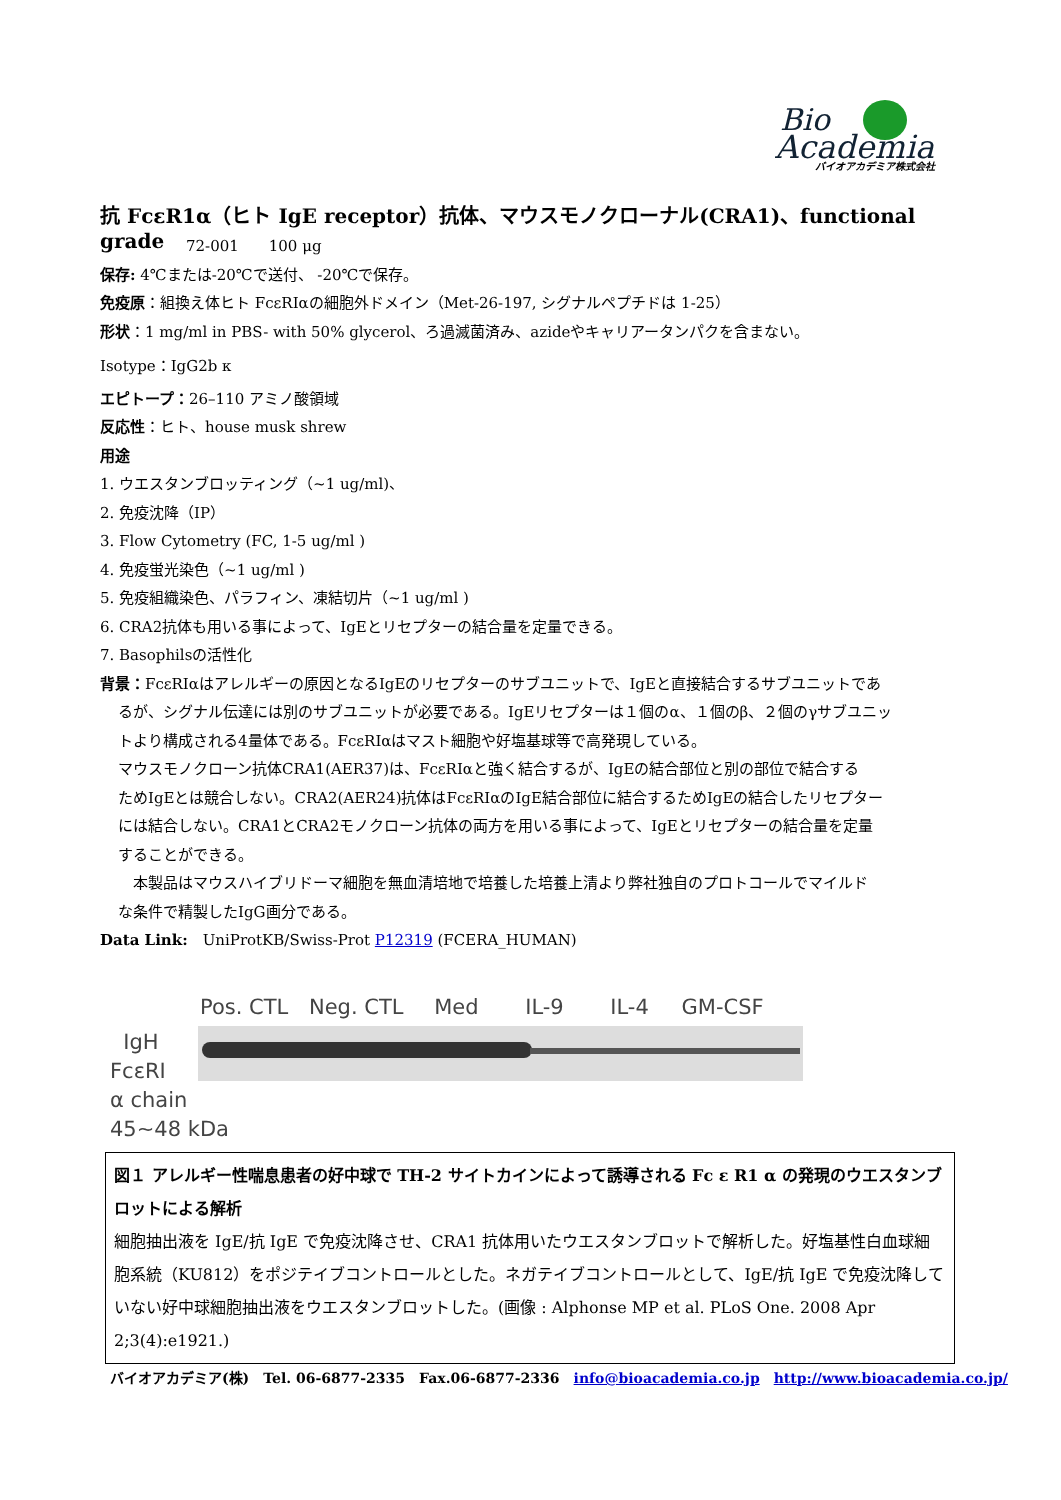Bio
Academia
バイオアカデミア株式会社
抗 FcεR1α（ヒト IgE receptor）抗体、マウスモノクローナル(CRA1)、functional grade
72-001　　100 μg
保存: 4℃または-20℃で送付、 -20℃で保存。
免疫原：組換え体ヒト FcεRIαの細胞外ドメイン（Met-26-197, シグナルペプチドは 1-25）
形状：1 mg/ml in PBS- with 50% glycerol、ろ過滅菌済み、azideやキャリアータンパクを含まない。
Isotype：IgG2b κ
エピトープ：26–110 アミノ酸領域
反応性：ヒト、house musk shrew
用途
1. ウエスタンブロッティング（~1 ug/ml)、
2. 免疫沈降（IP）
3. Flow Cytometry (FC, 1-5 ug/ml )
4. 免疫蛍光染色（~1 ug/ml )
5. 免疫組織染色、パラフィン、凍結切片（~1 ug/ml )
6. CRA2抗体も用いる事によって、IgEとリセプターの結合量を定量できる。
7. Basophilsの活性化
背景：FcεRIαはアレルギーの原因となるIgEのリセプターのサブユニットで、IgEと直接結合するサブユニットであ
るが、シグナル伝達には別のサブユニットが必要である。IgEリセプターは１個のα、１個のβ、２個のγサブユニッ
トより構成される4量体である。FcεRIαはマスト細胞や好塩基球等で高発現している。
マウスモノクローン抗体CRA1(AER37)は、FcεRIαと強く結合するが、IgEの結合部位と別の部位で結合する
ためIgEとは競合しない。CRA2(AER24)抗体はFcεRIαのIgE結合部位に結合するためIgEの結合したリセプター
には結合しない。CRA1とCRA2モノクローン抗体の両方を用いる事によって、IgEとリセプターの結合量を定量
することができる。
　本製品はマウスハイブリドーマ細胞を無血清培地で培養した培養上清より弊社独自のプロトコールでマイルド
な条件で精製したIgG画分である。
Data Link:　UniProtKB/Swiss-Prot P12319 (FCERA_HUMAN)
Pos. CTL Neg. CTL Med IL-9 IL-4 GM-CSF
IgH
FcεRI
α chain
45~48 kDa
図１ アレルギー性喘息患者の好中球で TH-2 サイトカインによって誘導される Fc ε R1 α の発現のウエスタンブロットによる解析
細胞抽出液を IgE/抗 IgE で免疫沈降させ、CRA1 抗体用いたウエスタンブロットで解析した。好塩基性白血球細胞系統（KU812）をポジテイブコントロールとした。ネガテイブコントロールとして、IgE/抗 IgE で免疫沈降していない好中球細胞抽出液をウエスタンブロットした。(画像 : Alphonse MP et al. PLoS One. 2008 Apr 2;3(4):e1921.)
バイオアカデミア(株)　Tel. 06-6877-2335　Fax.06-6877-2336　info@bioacademia.co.jp　http://www.bioacademia.co.jp/